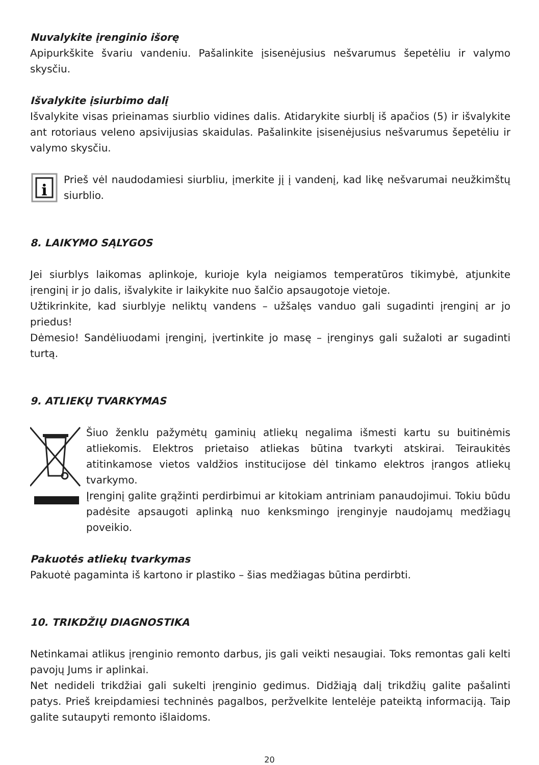Nuvalykite įrenginio išorę
Apipurkškite švariu vandeniu. Pašalinkite įsisenėjusius nešvarumus šepetėliu ir valymo skysčiu.
Išvalykite įsiurbimo dalį
Išvalykite visas prieinamas siurblio vidines dalis. Atidarykite siurblį iš apačios (5) ir išvalykite ant rotoriaus veleno apsivijusias skaidulas. Pašalinkite įsisenėjusius nešvarumus šepetėliu ir valymo skysčiu.
i
Prieš vėl naudodamiesi siurbliu, įmerkite jį į vandenį, kad likę nešvarumai neužkimštų siurblio.
8. LAIKYMO SĄLYGOS
Jei siurblys laikomas aplinkoje, kurioje kyla neigiamos temperatūros tikimybė, atjunkite įrenginį ir jo dalis, išvalykite ir laikykite nuo šalčio apsaugotoje vietoje.
Užtikrinkite, kad siurblyje neliktų vandens – užšalęs vanduo gali sugadinti įrenginį ar jo priedus!
Dėmesio! Sandėliuodami įrenginį, įvertinkite jo masę – įrenginys gali sužaloti ar sugadinti turtą.
9. ATLIEKŲ TVARKYMAS
Šiuo ženklu pažymėtų gaminių atliekų negalima išmesti kartu su buitinėmis atliekomis. Elektros prietaiso atliekas būtina tvarkyti atskirai. Teiraukitės atitinkamose vietos valdžios institucijose dėl tinkamo elektros įrangos atliekų tvarkymo.
Įrenginį galite grąžinti perdirbimui ar kitokiam antriniam panaudojimui. Tokiu būdu padėsite apsaugoti aplinką nuo kenksmingo įrenginyje naudojamų medžiagų poveikio.
Pakuotės atliekų tvarkymas
Pakuotė pagaminta iš kartono ir plastiko – šias medžiagas būtina perdirbti.
10. TRIKDŽIŲ DIAGNOSTIKA
Netinkamai atlikus įrenginio remonto darbus, jis gali veikti nesaugiai. Toks remontas gali kelti pavojų Jums ir aplinkai.
Net nedideli trikdžiai gali sukelti įrenginio gedimus. Didžiąją dalį trikdžių galite pašalinti patys. Prieš kreipdamiesi techninės pagalbos, peržvelkite lentelėje pateiktą informaciją. Taip galite sutaupyti remonto išlaidoms.
20